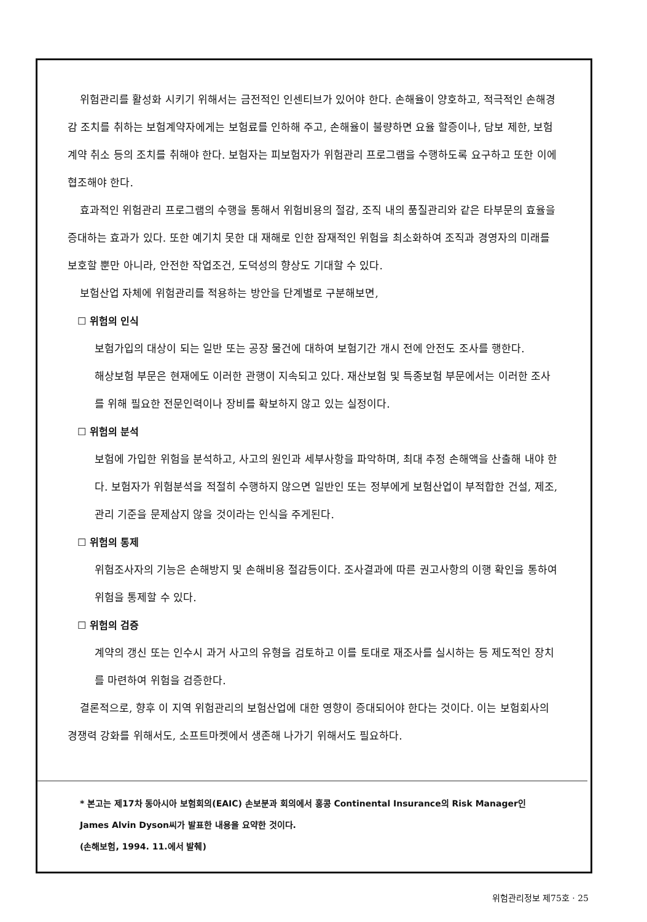위험관리를 활성화 시키기 위해서는 금전적인 인센티브가 있어야 한다. 손해율이 양호하고, 적극적인 손해경감 조치를 취하는 보험계약자에게는 보험료를 인하해 주고, 손해율이 불량하면 요율 할증이나, 담보 제한, 보험계약 취소 등의 조치를 취해야 한다. 보험자는 피보험자가 위험관리 프로그램을 수행하도록 요구하고 또한 이에 협조해야 한다.
효과적인 위험관리 프로그램의 수행을 통해서 위험비용의 절감, 조직 내의 품질관리와 같은 타부문의 효율을 증대하는 효과가 있다. 또한 예기치 못한 대 재해로 인한 잠재적인 위험을 최소화하여 조직과 경영자의 미래를 보호할 뿐만 아니라, 안전한 작업조건, 도덕성의 향상도 기대할 수 있다.
보험산업 자체에 위험관리를 적용하는 방안을 단계별로 구분해보면,
☐ 위험의 인식
보험가입의 대상이 되는 일반 또는 공장 물건에 대하여 보험기간 개시 전에 안전도 조사를 행한다.
해상보험 부문은 현재에도 이러한 관행이 지속되고 있다. 재산보험 및 특종보험 부문에서는 이러한 조사를 위해 필요한 전문인력이나 장비를 확보하지 않고 있는 실정이다.
☐ 위험의 분석
보험에 가입한 위험을 분석하고, 사고의 원인과 세부사항을 파악하며, 최대 추정 손해액을 산출해 내야 한다. 보험자가 위험분석을 적절히 수행하지 않으면 일반인 또는 정부에게 보험산업이 부적합한 건설, 제조, 관리 기준을 문제삼지 않을 것이라는 인식을 주게된다.
☐ 위험의 통제
위험조사자의 기능은 손해방지 및 손해비용 절감등이다. 조사결과에 따른 권고사항의 이행 확인을 통하여 위험을 통제할 수 있다.
☐ 위험의 검증
계약의 갱신 또는 인수시 과거 사고의 유형을 검토하고 이를 토대로 재조사를 실시하는 등 제도적인 장치를 마련하여 위험을 검증한다.
결론적으로, 향후 이 지역 위험관리의 보험산업에 대한 영향이 증대되어야 한다는 것이다. 이는 보험회사의 경쟁력 강화를 위해서도, 소프트마켓에서 생존해 나가기 위해서도 필요하다.
* 본고는 제17차 동아시아 보험회의(EAIC) 손보분과 회의에서 홍콩 Continental Insurance의 Risk Manager인
James Alvin Dyson씨가 발표한 내용을 요약한 것이다.
(손해보험, 1994. 11.에서 발췌)
위험관리정보 제75호 · 25